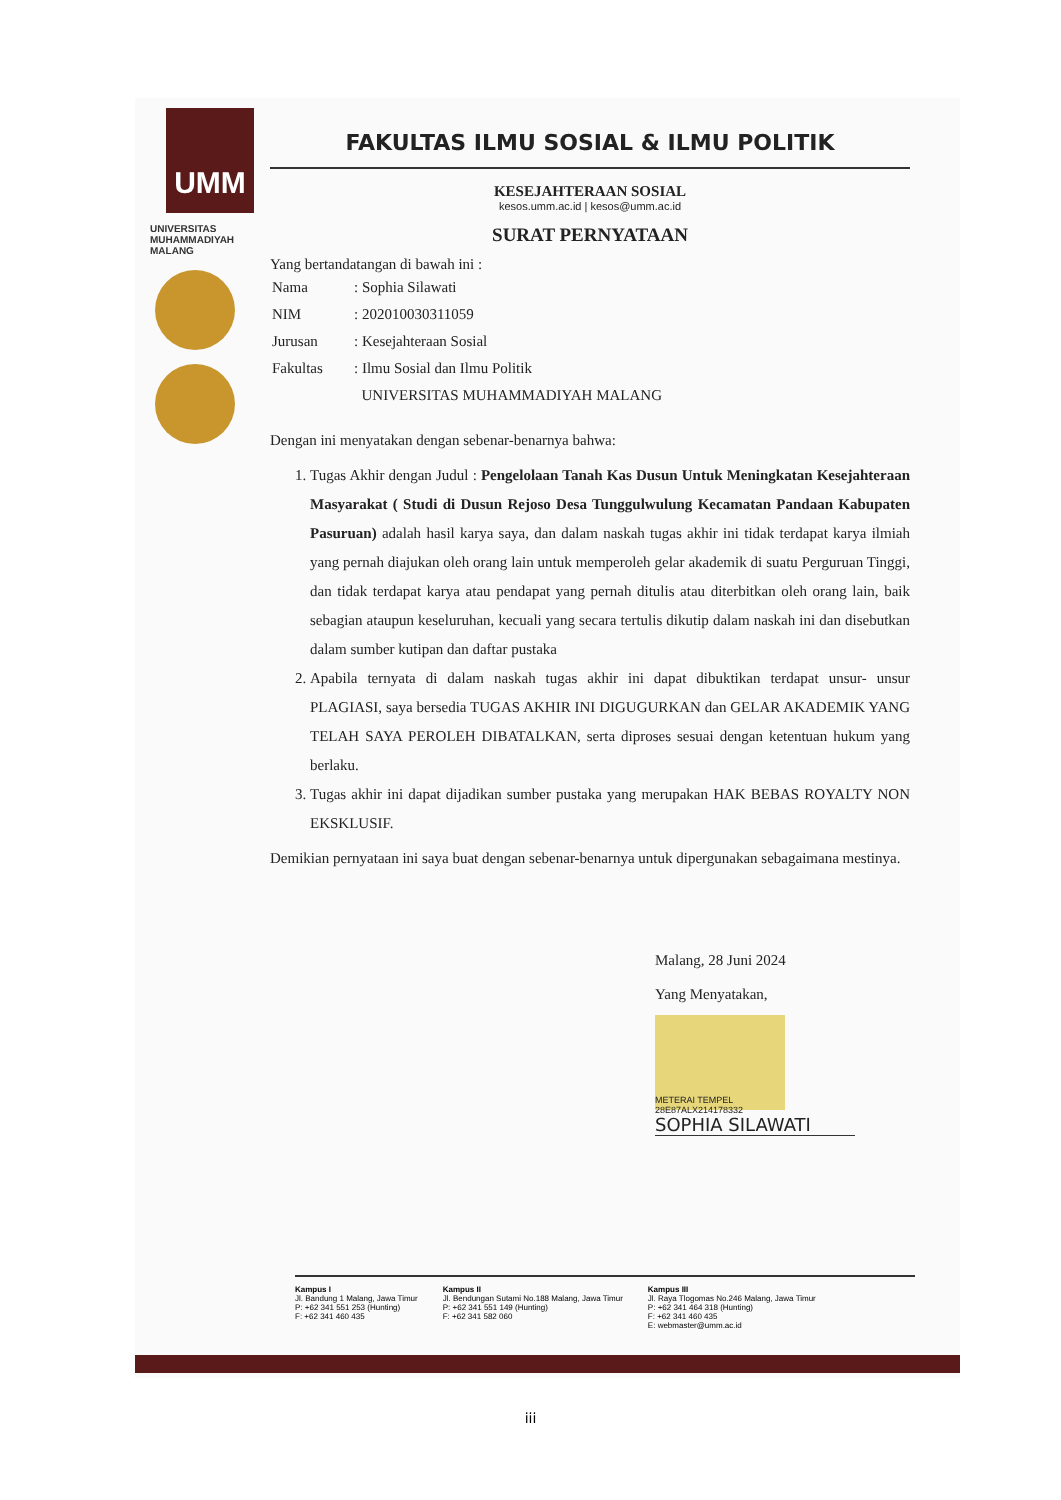UMM
UNIVERSITAS
MUHAMMADIYAH
MALANG
FAKULTAS ILMU SOSIAL & ILMU POLITIK
KESEJAHTERAAN SOSIAL
kesos.umm.ac.id | kesos@umm.ac.id
SURAT PERNYATAAN
Yang bertandatangan di bawah ini :
| Nama | : Sophia Silawati |
| NIM | : 202010030311059 |
| Jurusan | : Kesejahteraan Sosial |
| Fakultas | : Ilmu Sosial dan Ilmu Politik |
| | UNIVERSITAS MUHAMMADIYAH MALANG |
Dengan ini menyatakan dengan sebenar-benarnya bahwa:
1. Tugas Akhir dengan Judul : Pengelolaan Tanah Kas Dusun Untuk Meningkatan Kesejahteraan Masyarakat ( Studi di Dusun Rejoso Desa Tunggulwulung Kecamatan Pandaan Kabupaten Pasuruan) adalah hasil karya saya, dan dalam naskah tugas akhir ini tidak terdapat karya ilmiah yang pernah diajukan oleh orang lain untuk memperoleh gelar akademik di suatu Perguruan Tinggi, dan tidak terdapat karya atau pendapat yang pernah ditulis atau diterbitkan oleh orang lain, baik sebagian ataupun keseluruhan, kecuali yang secara tertulis dikutip dalam naskah ini dan disebutkan dalam sumber kutipan dan daftar pustaka
2. Apabila ternyata di dalam naskah tugas akhir ini dapat dibuktikan terdapat unsur- unsur PLAGIASI, saya bersedia TUGAS AKHIR INI DIGUGURKAN dan GELAR AKADEMIK YANG TELAH SAYA PEROLEH DIBATALKAN, serta diproses sesuai dengan ketentuan hukum yang berlaku.
3. Tugas akhir ini dapat dijadikan sumber pustaka yang merupakan HAK BEBAS ROYALTY NON EKSKLUSIF.
Demikian pernyataan ini saya buat dengan sebenar-benarnya untuk dipergunakan sebagaimana mestinya.
Malang, 28 Juni 2024
Yang Menyatakan,
METERAI TEMPEL 28E87ALX214178332
SOPHIA SILAWATI
Kampus I
Jl. Bandung 1 Malang, Jawa Timur
P: +62 341 551 253 (Hunting)
F: +62 341 460 435
Kampus II
Jl. Bendungan Sutami No.188 Malang, Jawa Timur
P: +62 341 551 149 (Hunting)
F: +62 341 582 060
Kampus III
Jl. Raya Tlogomas No.246 Malang, Jawa Timur
P: +62 341 464 318 (Hunting)
F: +62 341 460 435
E: webmaster@umm.ac.id
iii